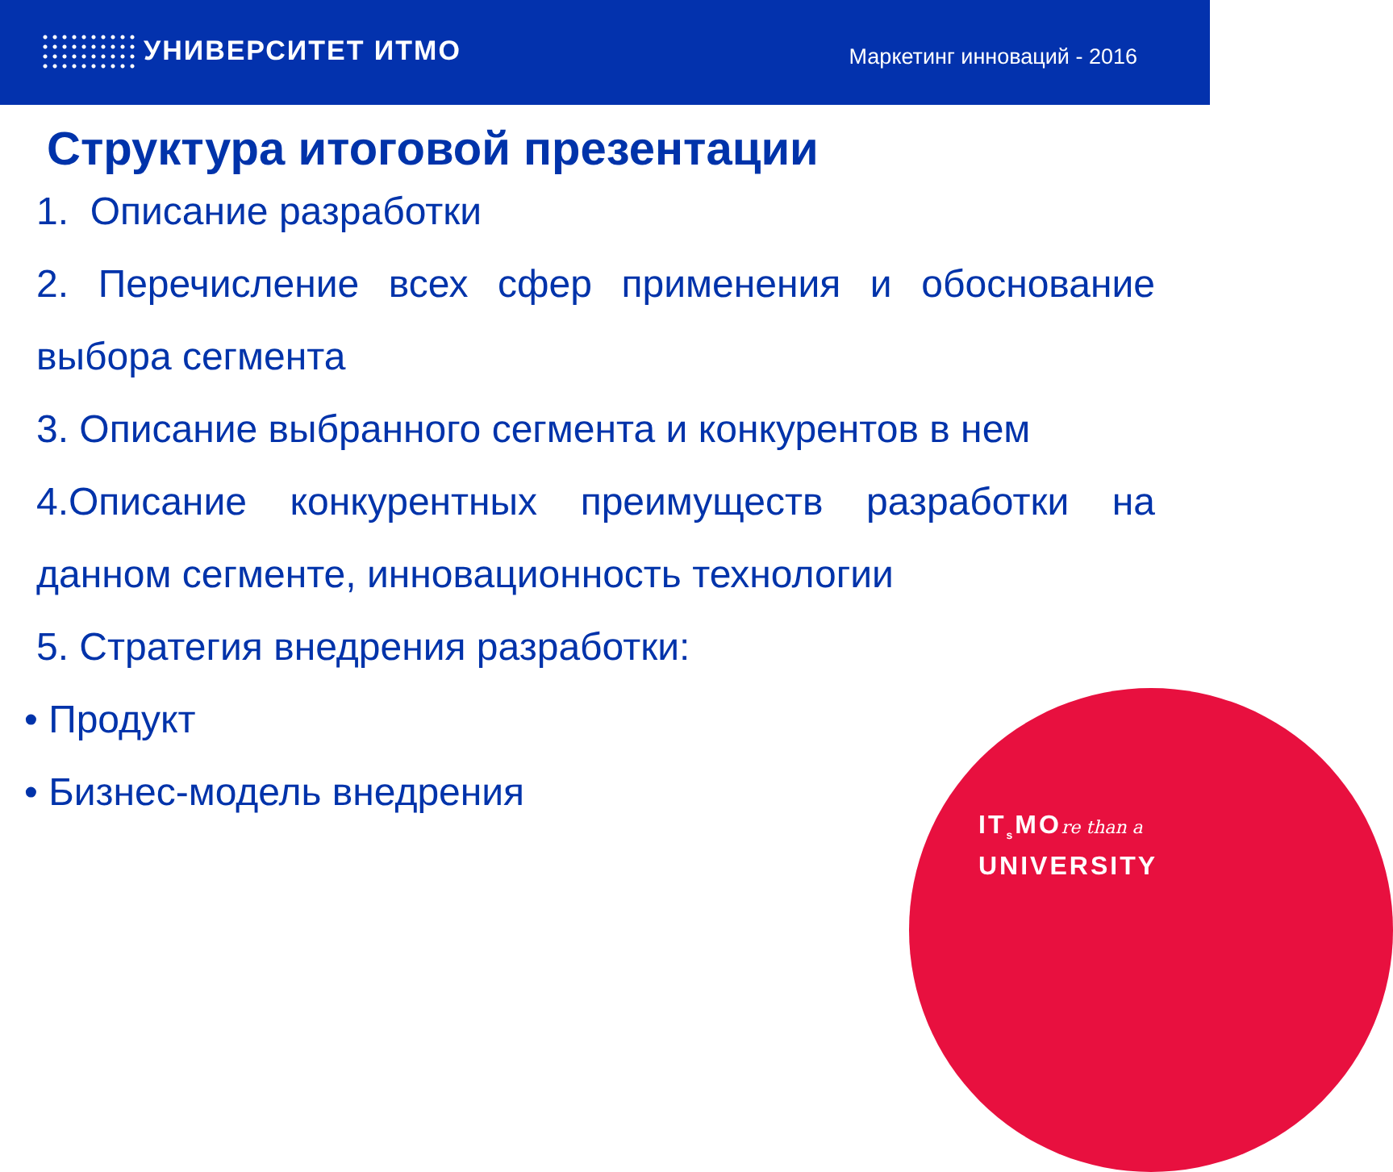УНИВЕРСИТЕТ ИТМО
Маркетинг инноваций - 2016
Структура итоговой презентации
1. Описание разработки
2. Перечисление всех сфер применения и обоснование выбора сегмента
3. Описание выбранного сегмента и конкурентов в нем
4.Описание конкурентных преимуществ разработки на данном сегменте, инновационность технологии
5. Стратегия внедрения разработки:
• Продукт
• Бизнес-модель внедрения
IT<sub>s</sub>MOre than a
UNIVERSITY